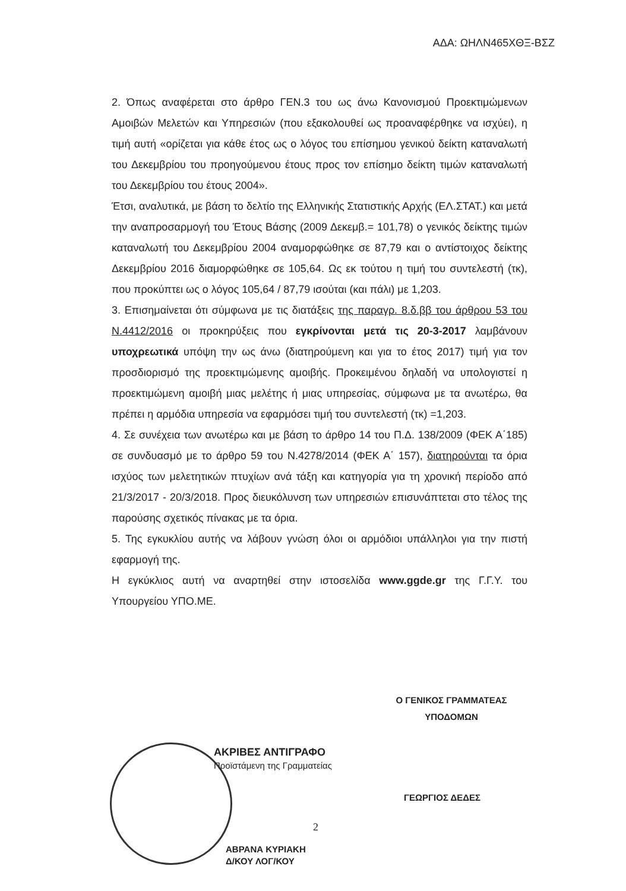ΑΔΑ: ΩΗΛΝ465ΧΘΞ-ΒΣΖ
2. Όπως αναφέρεται στο άρθρο ΓΕΝ.3 του ως άνω Κανονισμού Προεκτιμώμενων Αμοιβών Μελετών και Υπηρεσιών (που εξακολουθεί ως προαναφέρθηκε να ισχύει), η τιμή αυτή «ορίζεται για κάθε έτος ως ο λόγος του επίσημου γενικού δείκτη καταναλωτή του Δεκεμβρίου του προηγούμενου έτους προς τον επίσημο δείκτη τιμών καταναλωτή του Δεκεμβρίου του έτους 2004».
Έτσι, αναλυτικά, με βάση το δελτίο της Ελληνικής Στατιστικής Αρχής (ΕΛ.ΣΤΑΤ.) και μετά την αναπροσαρμογή του Έτους Βάσης (2009 Δεκεμβ.= 101,78) ο γενικός δείκτης τιμών καταναλωτή του Δεκεμβρίου 2004 αναμορφώθηκε σε 87,79 και ο αντίστοιχος δείκτης Δεκεμβρίου 2016 διαμορφώθηκε σε 105,64. Ως εκ τούτου η τιμή του συντελεστή (τκ), που προκύπτει ως ο λόγος 105,64 / 87,79 ισούται (και πάλι) με 1,203.
3. Επισημαίνεται ότι σύμφωνα με τις διατάξεις της παραγρ. 8.δ.ββ του άρθρου 53 του Ν.4412/2016 οι προκηρύξεις που εγκρίνονται μετά τις 20-3-2017 λαμβάνουν υποχρεωτικά υπόψη την ως άνω (διατηρούμενη και για το έτος 2017) τιμή για τον προσδιορισμό της προεκτιμώμενης αμοιβής. Προκειμένου δηλαδή να υπολογιστεί η προεκτιμώμενη αμοιβή μιας μελέτης ή μιας υπηρεσίας, σύμφωνα με τα ανωτέρω, θα πρέπει η αρμόδια υπηρεσία να εφαρμόσει τιμή του συντελεστή (τκ) =1,203.
4. Σε συνέχεια των ανωτέρω και με βάση το άρθρο 14 του Π.Δ. 138/2009 (ΦΕΚ Α΄185) σε συνδυασμό με το άρθρο 59 του Ν.4278/2014 (ΦΕΚ Α΄ 157), διατηρούνται τα όρια ισχύος των μελετητικών πτυχίων ανά τάξη και κατηγορία για τη χρονική περίοδο από 21/3/2017 - 20/3/2018. Προς διευκόλυνση των υπηρεσιών επισυνάπτεται στο τέλος της παρούσης σχετικός πίνακας με τα όρια.
5. Της εγκυκλίου αυτής να λάβουν γνώση όλοι οι αρμόδιοι υπάλληλοι για την πιστή εφαρμογή της.
Η εγκύκλιος αυτή να αναρτηθεί στην ιστοσελίδα www.ggde.gr της Γ.Γ.Υ. του Υπουργείου ΥΠΟ.ΜΕ.
Ο ΓΕΝΙΚΟΣ ΓΡΑΜΜΑΤΕΑΣ
ΥΠΟΔΟΜΩΝ
ΑΚΡΙΒΕΣ ΑΝΤΙΓΡΑΦΟ
Προϊστάμενη της Γραμματείας
ΓΕΩΡΓΙΟΣ ΔΕΔΕΣ
2
ΑΒΡΑΝΑ ΚΥΡΙΑΚΗ
Δ/ΚΟΥ ΛΟΓ/ΚΟΥ